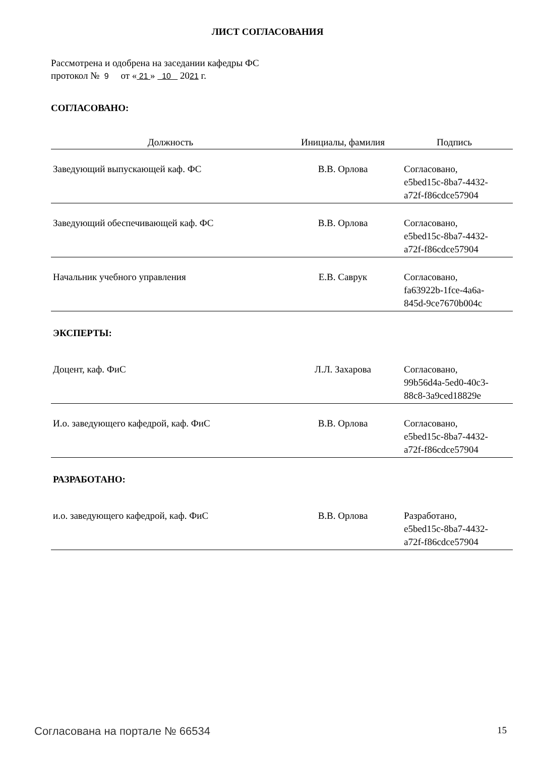ЛИСТ СОГЛАСОВАНИЯ
Рассмотрена и одобрена на заседании кафедры ФС
протокол № 9 от « 21 » 10 2021 г.
СОГЛАСОВАНО:
| Должность | Инициалы, фамилия | Подпись |
| --- | --- | --- |
| Заведующий выпускающей каф. ФС | В.В. Орлова | Согласовано, e5bed15c-8ba7-4432- a72f-f86cdce57904 |
| Заведующий обеспечивающей каф. ФС | В.В. Орлова | Согласовано, e5bed15c-8ba7-4432- a72f-f86cdce57904 |
| Начальник учебного управления | Е.В. Саврук | Согласовано, fa63922b-1fce-4a6a- 845d-9ce7670b004c |
| ЭКСПЕРТЫ: | | |
| Доцент, каф. ФиС | Л.Л. Захарова | Согласовано, 99b56d4a-5ed0-40c3- 88c8-3a9ced18829e |
| И.о. заведующего кафедрой, каф. ФиС | В.В. Орлова | Согласовано, e5bed15c-8ba7-4432- a72f-f86cdce57904 |
| РАЗРАБОТАНО: | | |
| и.о. заведующего кафедрой, каф. ФиС | В.В. Орлова | Разработано, e5bed15c-8ba7-4432- a72f-f86cdce57904 |
Согласована на портале № 66534 15